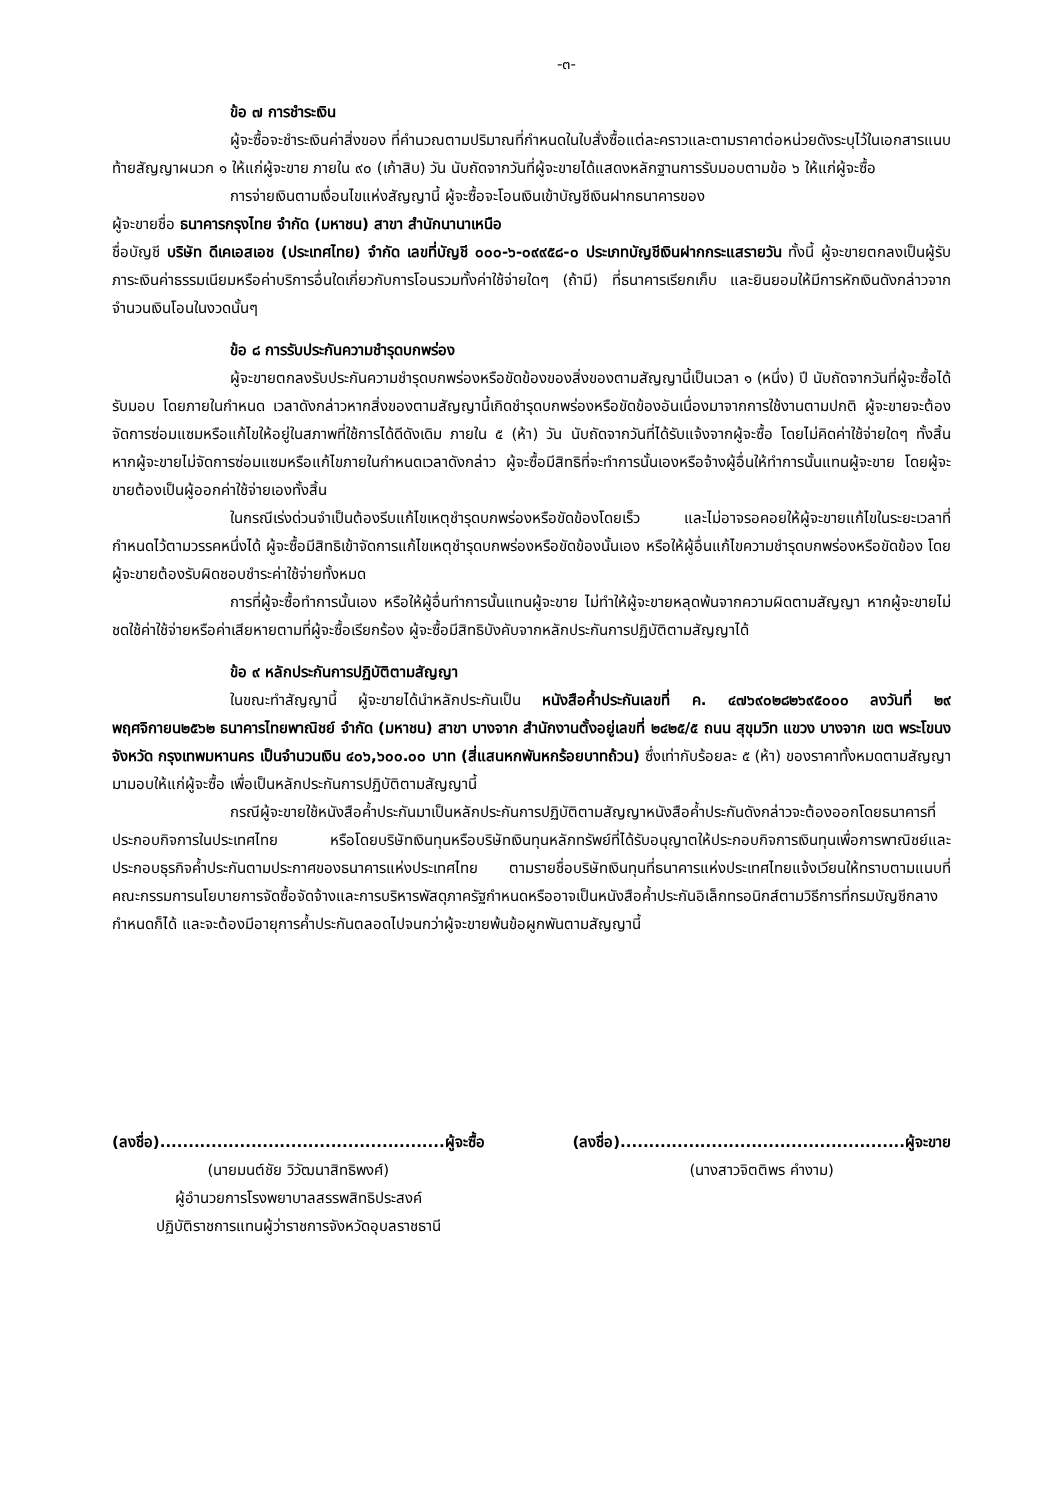-๓-
ข้อ ๗ การชำระเงิน
ผู้จะซื้อจะชำระเงินค่าสิ่งของ ที่คำนวณตามปริมาณที่กำหนดในใบสั่งซื้อแต่ละคราวและตามราคาต่อหน่วยดังระบุไว้ในเอกสารแนบท้ายสัญญาผนวก ๑ ให้แก่ผู้จะขาย ภายใน ๙๐ (เก้าสิบ) วัน นับถัดจากวันที่ผู้จะขายได้แสดงหลักฐานการรับมอบตามข้อ ๖ ให้แก่ผู้จะซื้อ
การจ่ายเงินตามเงื่อนไขแห่งสัญญานี้ ผู้จะซื้อจะโอนเงินเข้าบัญชีเงินฝากธนาคารของ
ผู้จะขายชื่อ ธนาคารกรุงไทย จำกัด (มหาชน) สาขา สำนักนานาเหนือ
ชื่อบัญชี บริษัท ดีเคเอสเอช (ประเทศไทย) จำกัด เลขที่บัญชี ๐๐๐-๖-๐๙๙๕๘-๐ ประเภทบัญชีเงินฝากกระแสรายวัน ทั้งนี้ ผู้จะขายตกลงเป็นผู้รับภาระเงินค่าธรรมเนียมหรือค่าบริการอื่นใดเกี่ยวกับการโอนรวมทั้งค่าใช้จ่ายใดๆ (ถ้ามี) ที่ธนาคารเรียกเก็บ และยินยอมให้มีการหักเงินดังกล่าวจากจำนวนเงินโอนในงวดนั้นๆ
ข้อ ๘ การรับประกันความชำรุดบกพร่อง
ผู้จะขายตกลงรับประกันความชำรุดบกพร่องหรือขัดข้องของสิ่งของตามสัญญานี้เป็นเวลา ๑ (หนึ่ง) ปี นับถัดจากวันที่ผู้จะซื้อได้รับมอบ โดยภายในกำหนด เวลาดังกล่าวหากสิ่งของตามสัญญานี้เกิดชำรุดบกพร่องหรือขัดข้องอันเนื่องมาจากการใช้งานตามปกติ ผู้จะขายจะต้องจัดการซ่อมแซมหรือแก้ไขให้อยู่ในสภาพที่ใช้การได้ดีดังเดิม ภายใน ๕ (ห้า) วัน นับถัดจากวันที่ได้รับแจ้งจากผู้จะซื้อ โดยไม่คิดค่าใช้จ่ายใดๆ ทั้งสิ้น หากผู้จะขายไม่จัดการซ่อมแซมหรือแก้ไขภายในกำหนดเวลาดังกล่าว ผู้จะซื้อมีสิทธิที่จะทำการนั้นเองหรือจ้างผู้อื่นให้ทำการนั้นแทนผู้จะขาย โดยผู้จะขายต้องเป็นผู้ออกค่าใช้จ่ายเองทั้งสิ้น
ในกรณีเร่งด่วนจำเป็นต้องรีบแก้ไขเหตุชำรุดบกพร่องหรือขัดข้องโดยเร็ว และไม่อาจรอคอยให้ผู้จะขายแก้ไขในระยะเวลาที่กำหนดไว้ตามวรรคหนึ่งได้ ผู้จะซื้อมีสิทธิเข้าจัดการแก้ไขเหตุชำรุดบกพร่องหรือขัดข้องนั้นเอง หรือให้ผู้อื่นแก้ไขความชำรุดบกพร่องหรือขัดข้อง โดยผู้จะขายต้องรับผิดชอบชำระค่าใช้จ่ายทั้งหมด
การที่ผู้จะซื้อทำการนั้นเอง หรือให้ผู้อื่นทำการนั้นแทนผู้จะขาย ไม่ทำให้ผู้จะขายหลุดพ้นจากความผิดตามสัญญา หากผู้จะขายไม่ชดใช้ค่าใช้จ่ายหรือค่าเสียหายตามที่ผู้จะซื้อเรียกร้อง ผู้จะซื้อมีสิทธิบังคับจากหลักประกันการปฏิบัติตามสัญญาได้
ข้อ ๙ หลักประกันการปฏิบัติตามสัญญา
ในขณะทำสัญญานี้ ผู้จะขายได้นำหลักประกันเป็น หนังสือค้ำประกันเลขที่ ค. ๔๗๖๙๐๒๘๒๖๙๕๐๐๐ ลงวันที่ ๒๙ พฤศจิกายน๒๕๖๒ ธนาคารไทยพาณิชย์ จำกัด (มหาชน) สาขา บางจาก สำนักงานตั้งอยู่เลขที่ ๒๔๒๕/๕ ถนน สุขุมวิท แขวง บางจาก เขต พระโขนง จังหวัด กรุงเทพมหานคร เป็นจำนวนเงิน ๔๐๖,๖๐๐.๐๐ บาท (สี่แสนหกพันหกร้อยบาทถ้วน) ซึ่งเท่ากับร้อยละ ๕ (ห้า) ของราคาทั้งหมดตามสัญญามามอบให้แก่ผู้จะซื้อ เพื่อเป็นหลักประกันการปฏิบัติตามสัญญานี้
กรณีผู้จะขายใช้หนังสือค้ำประกันมาเป็นหลักประกันการปฏิบัติตามสัญญาหนังสือค้ำประกันดังกล่าวจะต้องออกโดยธนาคารที่ประกอบกิจการในประเทศไทย หรือโดยบริษัทเงินทุนหรือบริษัทเงินทุนหลักทรัพย์ที่ได้รับอนุญาตให้ประกอบกิจการเงินทุนเพื่อการพาณิชย์และประกอบธุรกิจค้ำประกันตามประกาศของธนาคารแห่งประเทศไทย ตามรายชื่อบริษัทเงินทุนที่ธนาคารแห่งประเทศไทยแจ้งเวียนให้ทราบตามแนบที่คณะกรรมการนโยบายการจัดซื้อจัดจ้างและการบริหารพัสดุภาครัฐกำหนดหรืออาจเป็นหนังสือค้ำประกันอิเล็กทรอนิกส์ตามวิธีการที่กรมบัญชีกลางกำหนดก็ได้ และจะต้องมีอายุการค้ำประกันตลอดไปจนกว่าผู้จะขายพ้นข้อผูกพันตามสัญญานี้
(ลงชื่อ)..................................................ผู้จะซื้อ
(นายมนต์ชัย วิวัฒนาสิทธิพงศ์)
ผู้อำนวยการโรงพยาบาลสรรพสิทธิประสงค์
ปฏิบัติราชการแทนผู้ว่าราชการจังหวัดอุบลราชธานี
(ลงชื่อ)..................................................ผู้จะขาย
(นางสาวจิตติพร คำงาม)